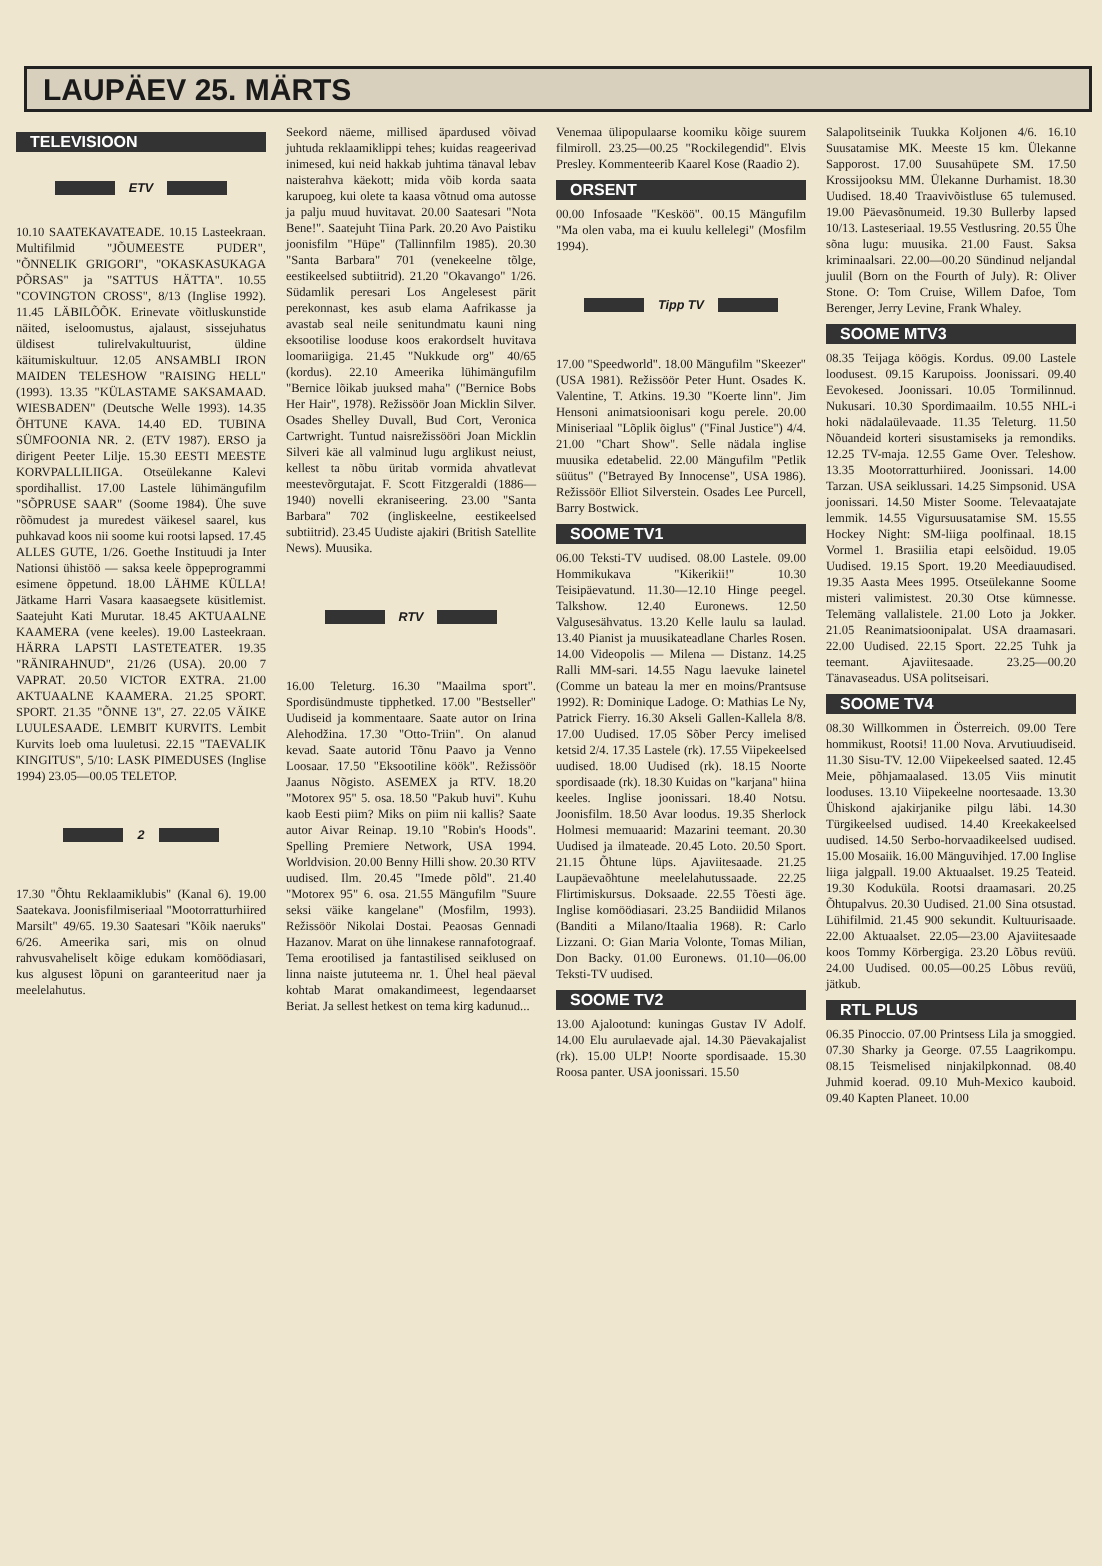LAUPÄEV 25. MÄRTS
TELEVISIOON
ETV
10.10 SAATEKAVATEADE. 10.15 Lasteekraan. Multifilmid "JÕUMEESTE PUDER", "ÕNNELIK GRIGORI", "OKASKASUKAGA PÕRSAS" ja "SATTUS HÄTTA". 10.55 "COVINGTON CROSS", 8/13 (Inglise 1992). 11.45 LÄBILÕÕK. Erinevate võitluskunstide näited, iseloomustus, ajalaust, sissejuhatus üldisest tulirelvakultuurist, üldine käitumiskultuur. 12.05 ANSAMBLI IRON MAIDEN TELESHOW "RAISING HELL" (1993). 13.35 "KÜLASTAME SAKSAMAAD. WIESBADEN" (Deutsche Welle 1993). 14.35 ÕHTUNE KAVA. 14.40 ED. TUBINA SÜMFOONIA NR. 2. (ETV 1987). ERSO ja dirigent Peeter Lilje. 15.30 EESTI MEESTE KORVPALLILIIGA. Otseülekanne Kalevi spordihallist. 17.00 Lastele lühimängufilm "SÕPRUSE SAAR" (Soome 1984). Ühe suve rõõmudest ja muredest väikesel saarel, kus puhkavad koos nii soome kui rootsi lapsed. 17.45 ALLES GUTE, 1/26. Goethe Instituudi ja Inter Nationsi ühistöö — saksa keele õppeprogrammi esimene õppetund. 18.00 LÄHME KÜLLA! Jätkame Harri Vasara kaasaegsete küsitlemist. Saatejuht Kati Murutar. 18.45 AKTUAALNE KAAMERA (vene keeles). 19.00 Lasteekraan. HÄRRA LAPSTI LASTETEATER. 19.35 "RÄNIRAHNUD", 21/26 (USA). 20.00 7 VAPRAT. 20.50 VICTOR EXTRA. 21.00 AKTUAALNE KAAMERA. 21.25 SPORT. SPORT. 21.35 "ÕNNE 13", 27. 22.05 VÄIKE LUULESAADE. LEMBIT KURVITS. Lembit Kurvits loeb oma luuletusi. 22.15 "TAEVALIK KINGITUS", 5/10: LASK PIMEDUSES (Inglise 1994) 23.05—00.05 TELETOP.
2
17.30 "Õhtu Reklaamiklubis" (Kanal 6). 19.00 Saatekava. Joonisfilmiseriaal "Mootorratturhiired Marsilt" 49/65. 19.30 Saatesari "Kõik naeruks" 6/26. Ameerika sari, mis on olnud rahvusvaheliselt kõige edukam komöödiasari, kus algusest lõpuni on garanteeritud naer ja meelelahutus.
Seekord näeme, millised äpardused võivad juhtuda reklaamiklippi tehes; kuidas reageerivad inimesed, kui neid hakkab juhtima tänaval lebav naisterahva käekott; mida võib korda saata karupoeg, kui olete ta kaasa võtnud oma autosse ja palju muud huvitavat. 20.00 Saatesari "Nota Bene!". Saatejuht Tiina Park. 20.20 Avo Paistiku joonisfilm "Hüpe" (Tallinnfilm 1985). 20.30 "Santa Barbara" 701 (venekeelne tõlge, eestikeelsed subtiitrid). 21.20 "Okavango" 1/26. Südamlik peresari Los Angelesest pärit perekonnast, kes asub elama Aafrikasse ja avastab seal neile senitundmatu kauni ning eksootilise looduse koos erakordselt huvitava loomariigiga. 21.45 "Nukkude org" 40/65 (kordus). 22.10 Ameerika lühimängufilm "Bernice lõikab juuksed maha" ("Bernice Bobs Her Hair", 1978). Režissöör Joan Micklin Silver. Osades Shelley Duvall, Bud Cort, Veronica Cartwright. Tuntud naisrežissööri Joan Micklin Silveri käe all valminud lugu arglikust neiust, kellest ta nõbu üritab vormida ahvatlevat meestevõrgutajat. F. Scott Fitzgeraldi (1886—1940) novelli ekraniseering. 23.00 "Santa Barbara" 702 (ingliskeelne, eestikeelsed subtiitrid). 23.45 Uudiste ajakiri (British Satellite News). Muusika.
RTV
16.00 Teleturg. 16.30 "Maailma sport". Spordisündmuste tipphetked. 17.00 "Bestseller" Uudiseid ja kommentaare. Saate autor on Irina Alehodžina. 17.30 "Otto-Triin". On alanud kevad. Saate autorid Tõnu Paavo ja Venno Loosaar. 17.50 "Eksootiline köök". Režissöör Jaanus Nõgisto. ASEMEX ja RTV. 18.20 "Motorex 95" 5. osa. 18.50 "Pakub huvi". Kuhu kaob Eesti piim? Miks on piim nii kallis? Saate autor Aivar Reinap. 19.10 "Robin's Hoods". Spelling Premiere Network, USA 1994. Worldvision. 20.00 Benny Hilli show. 20.30 RTV uudised. Ilm. 20.45 "Imede põld". 21.40 "Motorex 95" 6. osa. 21.55 Mängufilm "Suure seksi väike kangelane" (Mosfilm, 1993). Režissöör Nikolai Dostai. Peaosas Gennadi Hazanov. Marat on ühe linnakese rannafotograaf. Tema erootilised ja fantastilised seiklused on linna naiste jututeema nr. 1. Ühel heal päeval kohtab Marat omakandimeest, legendaarset Beriat. Ja sellest hetkest on tema kirg kadunud...
Venemaa ülipopulaarse koomiku kõige suurem filmiroll. 23.25—00.25 "Rockilegendid". Elvis Presley. Kommenteerib Kaarel Kose (Raadio 2).
ORSENT
00.00 Infosaade "Kesköö". 00.15 Mängufilm "Ma olen vaba, ma ei kuulu kellelegi" (Mosfilm 1994).
Tipp TV
17.00 "Speedworld". 18.00 Mängufilm "Skeezer" (USA 1981). Režissöör Peter Hunt. Osades K. Valentine, T. Atkins. 19.30 "Koerte linn". Jim Hensoni animatsioonisari kogu perele. 20.00 Miniseriaal "Lõplik õiglus" ("Final Justice") 4/4. 21.00 "Chart Show". Selle nädala inglise muusika edetabelid. 22.00 Mängufilm "Petlik süütus" ("Betrayed By Innocense", USA 1986). Režissöör Elliot Silverstein. Osades Lee Purcell, Barry Bostwick.
SOOME TV1
06.00 Teksti-TV uudised. 08.00 Lastele. 09.00 Hommikukava "Kikerikii!" 10.30 Teisipäevatund. 11.30—12.10 Hinge peegel. Talkshow. 12.40 Euronews. 12.50 Valgusesähvatus. 13.20 Kelle laulu sa laulad. 13.40 Pianist ja muusikateadlane Charles Rosen. 14.00 Videopolis — Milena — Distanz. 14.25 Ralli MM-sari. 14.55 Nagu laevuke lainetel (Comme un bateau la mer en moins/Prantsuse 1992). R: Dominique Ladoge. O: Mathias Le Ny, Patrick Fierry. 16.30 Akseli Gallen-Kallela 8/8. 17.00 Uudised. 17.05 Sõber Percy imelised ketsid 2/4. 17.35 Lastele (rk). 17.55 Viipekeelsed uudised. 18.00 Uudised (rk). 18.15 Noorte spordisaade (rk). 18.30 Kuidas on "karjana" hiina keeles. Inglise joonissari. 18.40 Notsu. Joonisfilm. 18.50 Avar loodus. 19.35 Sherlock Holmesi memuaarid: Mazarini teemant. 20.30 Uudised ja ilmateade. 20.45 Loto. 20.50 Sport. 21.15 Õhtune lüps. Ajaviitesaade. 21.25 Laupäevaõhtune meelelahutussaade. 22.25 Flirtimiskursus. Doksaade. 22.55 Tõesti äge. Inglise komöödiasari. 23.25 Bandiidid Milanos (Banditi a Milano/Itaalia 1968). R: Carlo Lizzani. O: Gian Maria Volonte, Tomas Milian, Don Backy. 01.00 Euronews. 01.10—06.00 Teksti-TV uudised.
SOOME TV2
13.00 Ajalootund: kuningas Gustav IV Adolf. 14.00 Elu aurulaevade ajal. 14.30 Päevakajalist (rk). 15.00 ULP! Noorte spordisaade. 15.30 Roosa panter. USA joonissari. 15.50
Salapolitseinik Tuukka Koljonen 4/6. 16.10 Suusatamise MK. Meeste 15 km. Ülekanne Sapporost. 17.00 Suusahüpete SM. 17.50 Krossijooksu MM. Ülekanne Durhamist. 18.30 Uudised. 18.40 Traavivõistluse 65 tulemused. 19.00 Päevasõnumeid. 19.30 Bullerby lapsed 10/13. Lasteseriaal. 19.55 Vestlusring. 20.55 Ühe sõna lugu: muusika. 21.00 Faust. Saksa kriminaalsari. 22.00—00.20 Sündinud neljandal juulil (Born on the Fourth of July). R: Oliver Stone. O: Tom Cruise, Willem Dafoe, Tom Berenger, Jerry Levine, Frank Whaley.
SOOME MTV3
08.35 Teijaga köögis. Kordus. 09.00 Lastele loodusest. 09.15 Karupoiss. Joonissari. 09.40 Eevokesed. Joonissari. 10.05 Tormilinnud. Nukusari. 10.30 Spordimaailm. 10.55 NHL-i hoki nädalaülevaade. 11.35 Teleturg. 11.50 Nõuandeid korteri sisustamiseks ja remondiks. 12.25 TV-maja. 12.55 Game Over. Teleshow. 13.35 Mootorratturhiired. Joonissari. 14.00 Tarzan. USA seiklussari. 14.25 Simpsonid. USA joonissari. 14.50 Mister Soome. Televaatajate lemmik. 14.55 Vigursuusatamise SM. 15.55 Hockey Night: SM-liiga poolfinaal. 18.15 Vormel 1. Brasiilia etapi eelsõidud. 19.05 Uudised. 19.15 Sport. 19.20 Meediauudised. 19.35 Aasta Mees 1995. Otseülekanne Soome misteri valimistest. 20.30 Otse kümnesse. Telemäng vallalistele. 21.00 Loto ja Jokker. 21.05 Reanimatsioonipalat. USA draamasari. 22.00 Uudised. 22.15 Sport. 22.25 Tuhk ja teemant. Ajaviitesaade. 23.25—00.20 Tänavaseadus. USA politseisari.
SOOME TV4
08.30 Willkommen in Österreich. 09.00 Tere hommikust, Rootsi! 11.00 Nova. Arvutiuudiseid. 11.30 Sisu-TV. 12.00 Viipekeelsed saated. 12.45 Meie, põhjamaalased. 13.05 Viis minutit looduses. 13.10 Viipekeelne noortesaade. 13.30 Ühiskond ajakirjanike pilgu läbi. 14.30 Türgikeelsed uudised. 14.40 Kreekakeelsed uudised. 14.50 Serbo-horvaadikeelsed uudised. 15.00 Mosaiik. 16.00 Mänguvihjed. 17.00 Inglise liiga jalgpall. 19.00 Aktuaalset. 19.25 Teateid. 19.30 Koduküla. Rootsi draamasari. 20.25 Õhtupalvus. 20.30 Uudised. 21.00 Sina otsustad. Lühifilmid. 21.45 900 sekundit. Kultuurisaade. 22.00 Aktuaalset. 22.05—23.00 Ajaviitesaade koos Tommy Körbergiga. 23.20 Lõbus revüü. 24.00 Uudised. 00.05—00.25 Lõbus revüü, jätkub.
RTL PLUS
06.35 Pinoccio. 07.00 Printsess Lila ja smoggied. 07.30 Sharky ja George. 07.55 Laagrikompu. 08.15 Teismelised ninjakilpkonnad. 08.40 Juhmid koerad. 09.10 Muh-Mexico kauboid. 09.40 Kapten Planeet. 10.00